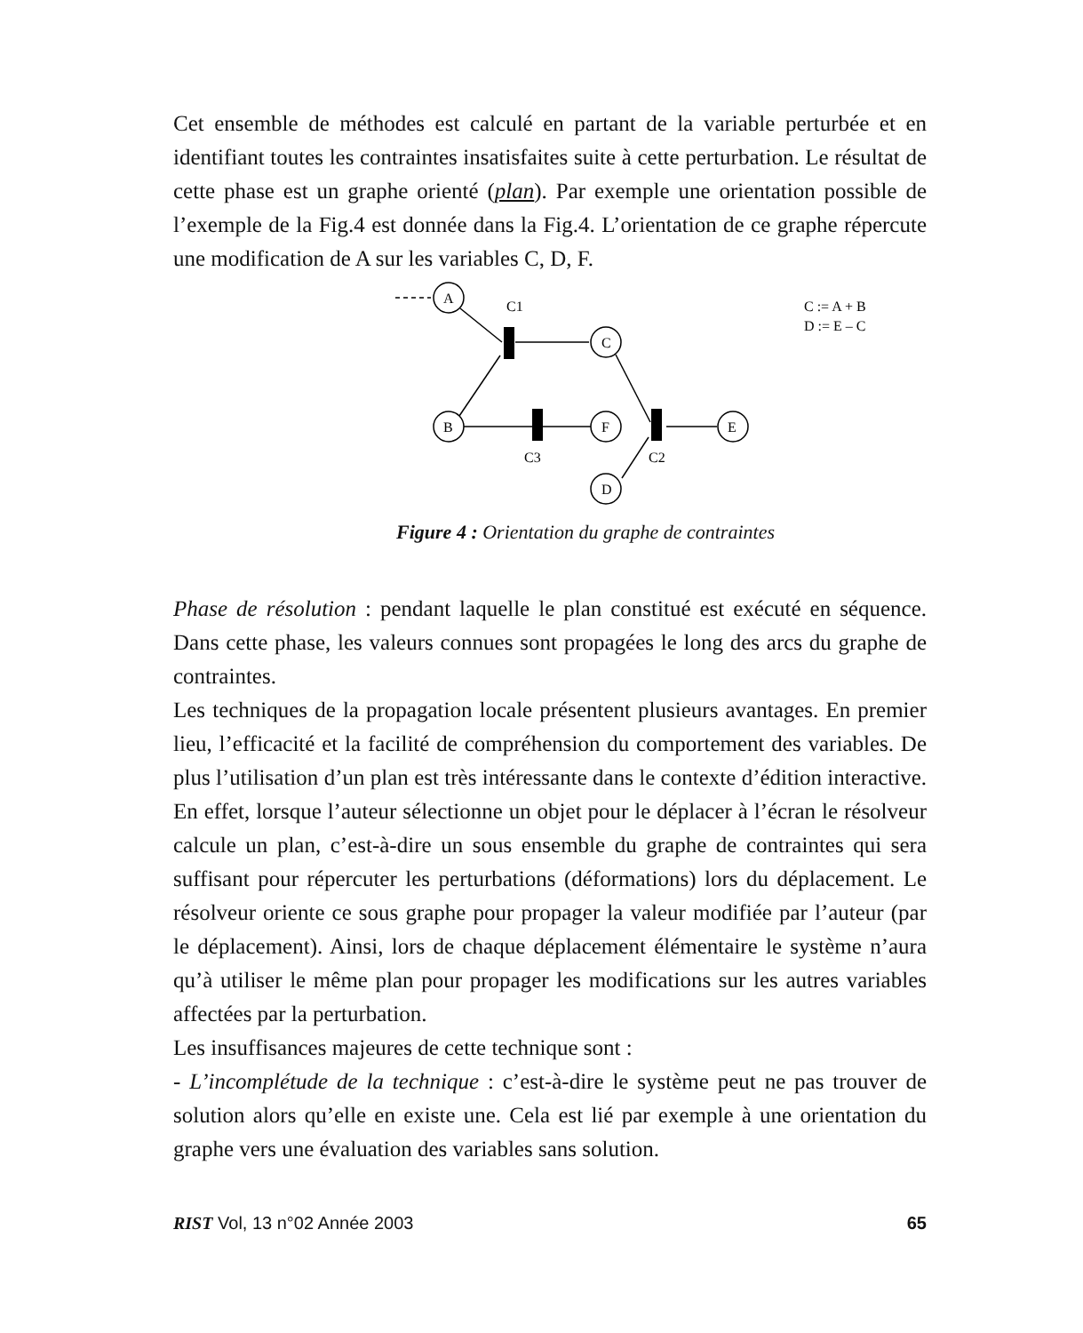Cet ensemble de méthodes est calculé en partant de la variable perturbée et en identifiant toutes les contraintes insatisfaites suite à cette perturbation. Le résultat de cette phase est un graphe orienté (plan). Par exemple une orientation possible de l’exemple de la Fig.4 est donnée dans la Fig.4. L’orientation de ce graphe répercute une modification de A sur les variables C, D, F.
A
B
C
F
E
D
C1
C3
C2
C := A + B
D := E – C
Figure 4 : Orientation du graphe de contraintes
Phase de résolution : pendant laquelle le plan constitué est exécuté en séquence. Dans cette phase, les valeurs connues sont propagées le long des arcs du graphe de contraintes.
Les techniques de la propagation locale présentent plusieurs avantages. En premier lieu, l’efficacité et la facilité de compréhension du comportement des variables. De plus l’utilisation d’un plan est très intéressante dans le contexte d’édition interactive. En effet, lorsque l’auteur sélectionne un objet pour le déplacer à l’écran le résolveur calcule un plan, c’est-à-dire un sous ensemble du graphe de contraintes qui sera suffisant pour répercuter les perturbations (déformations) lors du déplacement. Le résolveur oriente ce sous graphe pour propager la valeur modifiée par l’auteur (par le déplacement). Ainsi, lors de chaque déplacement élémentaire le système n’aura qu’à utiliser le même plan pour propager les modifications sur les autres variables affectées par la perturbation.
Les insuffisances majeures de cette technique sont :
- L’incomplétude de la technique : c’est-à-dire le système peut ne pas trouver de solution alors qu’elle en existe une. Cela est lié par exemple à une orientation du graphe vers une évaluation des variables sans solution.
RIST Vol, 13 n°02 Année 2003 65